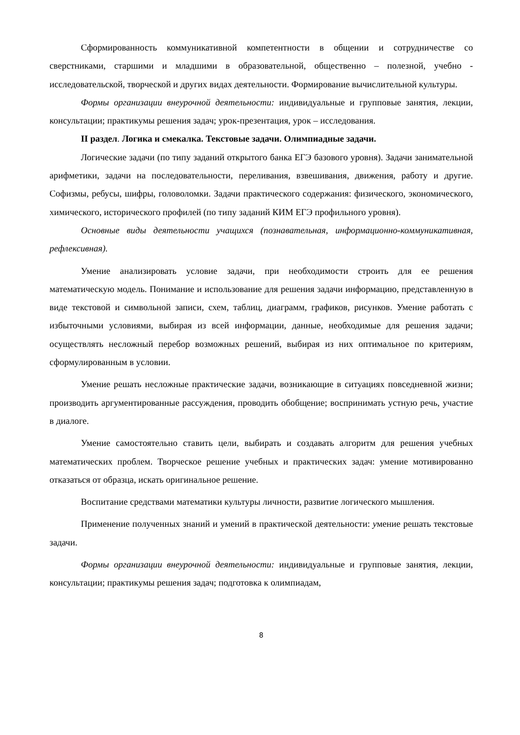Сформированность коммуникативной компетентности в общении и сотрудничестве со сверстниками, старшими и младшими в образовательной, общественно – полезной, учебно - исследовательской, творческой и других видах деятельности. Формирование вычислительной культуры.
Формы организации внеурочной деятельности: индивидуальные и групповые занятия, лекции, консультации; практикумы решения задач; урок-презентация, урок – исследования.
II раздел. Логика и смекалка. Текстовые задачи. Олимпиадные задачи.
Логические задачи (по типу заданий открытого банка ЕГЭ базового уровня). Задачи занимательной арифметики, задачи на последовательности, переливания, взвешивания, движения, работу и другие. Софизмы, ребусы, шифры, головоломки. Задачи практического содержания: физического, экономического, химического, исторического профилей (по типу заданий КИМ ЕГЭ профильного уровня).
Основные виды деятельности учащихся (познавательная, информационно-коммуникативная, рефлексивная).
Умение анализировать условие задачи, при необходимости строить для ее решения математическую модель. Понимание и использование для решения задачи информацию, представленную в виде текстовой и символьной записи, схем, таблиц, диаграмм, графиков, рисунков. Умение работать с избыточными условиями, выбирая из всей информации, данные, необходимые для решения задачи; осуществлять несложный перебор возможных решений, выбирая из них оптимальное по критериям, сформулированным в условии.
Умение решать несложные практические задачи, возникающие в ситуациях повседневной жизни; производить аргументированные рассуждения, проводить обобщение; воспринимать устную речь, участие в диалоге.
Умение самостоятельно ставить цели, выбирать и создавать алгоритм для решения учебных математических проблем. Творческое решение учебных и практических задач: умение мотивированно отказаться от образца, искать оригинальное решение.
Воспитание средствами математики культуры личности, развитие логического мышления.
Применение полученных знаний и умений в практической деятельности: умение решать текстовые задачи.
Формы организации внеурочной деятельности: индивидуальные и групповые занятия, лекции, консультации; практикумы решения задач; подготовка к олимпиадам,
8